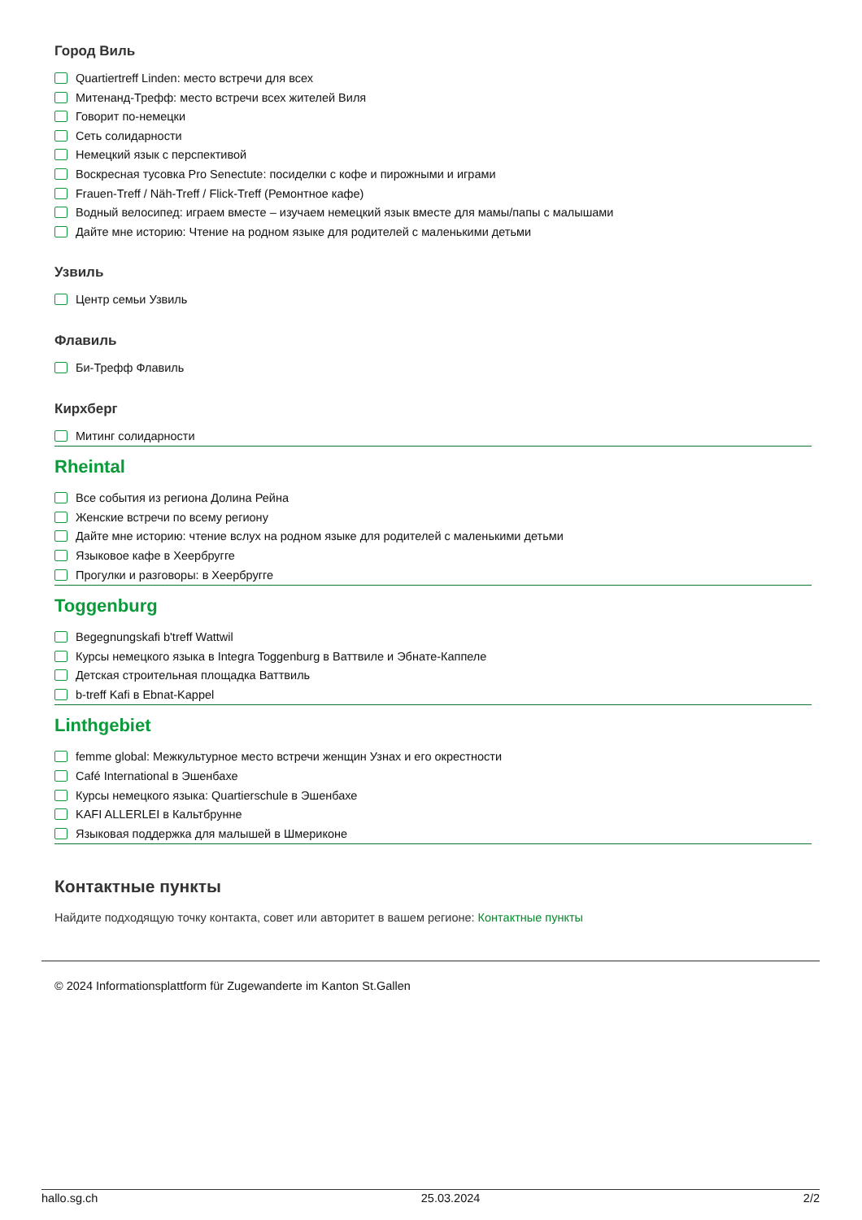Город Виль
Quartiertreff Linden: место встречи для всех
Митенанд-Трефф: место встречи всех жителей Виля
Говорит по-немецки
Сеть солидарности
Немецкий язык с перспективой
Воскресная тусовка Pro Senectute: посиделки с кофе и пирожными и играми
Frauen-Treff / Näh-Treff / Flick-Treff (Ремонтное кафе)
Водный велосипед: играем вместе – изучаем немецкий язык вместе для мамы/папы с малышами
Дайте мне историю: Чтение на родном языке для родителей с маленькими детьми
Узвиль
Центр семьи Узвиль
Флавиль
Би-Трефф Флавиль
Кирхберг
Митинг солидарности
Rheintal
Все события из региона Долина Рейна
Женские встречи по всему региону
Дайте мне историю: чтение вслух на родном языке для родителей с маленькими детьми
Языковое кафе в Хеербругге
Прогулки и разговоры: в Хеербругге
Toggenburg
Begegnungskafi b'treff Wattwil
Курсы немецкого языка в Integra Toggenburg в Ваттвиле и Эбнате-Каппеле
Детская строительная площадка Ваттвиль
b-treff Kafi в Ebnat-Kappel
Linthgebiet
femme global: Межкультурное место встречи женщин Узнах и его окрестности
Café International в Эшенбахе
Курсы немецкого языка: Quartierschule в Эшенбахе
KAFI ALLERLEI в Кальтбрунне
Языковая поддержка для малышей в Шмериконе
Контактные пункты
Найдите подходящую точку контакта, совет или авторитет в вашем регионе: Контактные пункты
© 2024 Informationsplattform für Zugewanderte im Kanton St.Gallen
hallo.sg.ch 25.03.2024 2/2